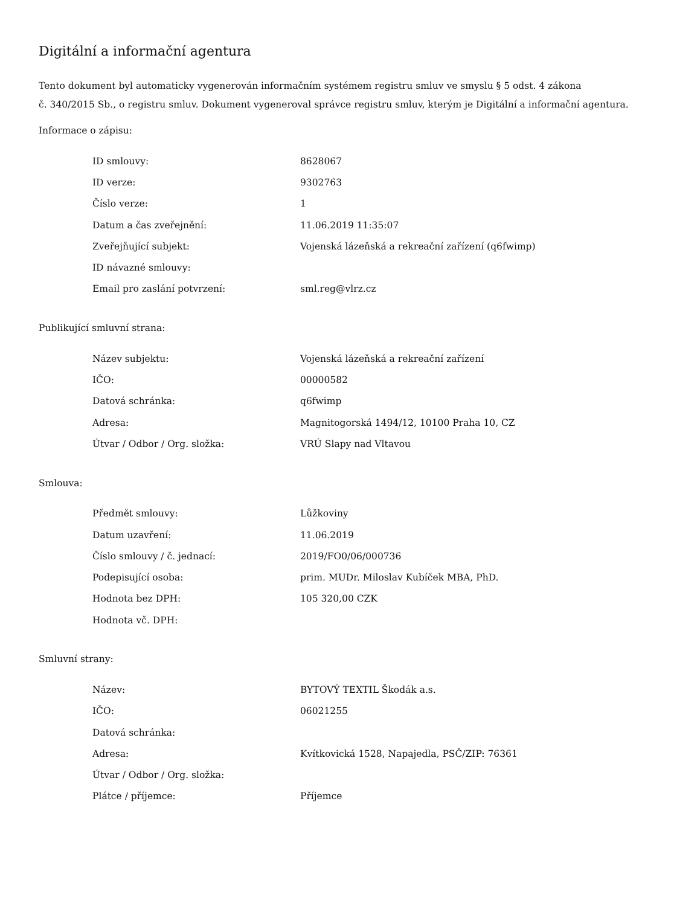Digitální a informační agentura
Tento dokument byl automaticky vygenerován informačním systémem registru smluv ve smyslu § 5 odst. 4 zákona
č. 340/2015 Sb., o registru smluv. Dokument vygeneroval správce registru smluv, kterým je Digitální a informační agentura.
Informace o zápisu:
| ID smlouvy: | 8628067 |
| ID verze: | 9302763 |
| Číslo verze: | 1 |
| Datum a čas zveřejnění: | 11.06.2019 11:35:07 |
| Zveřejňující subjekt: | Vojenská lázeňská a rekreační zařízení (q6fwimp) |
| ID návazné smlouvy: | |
| Email pro zaslání potvrzení: | sml.reg@vlrz.cz |
Publikující smluvní strana:
| Název subjektu: | Vojenská lázeňská a rekreační zařízení |
| IČO: | 00000582 |
| Datová schránka: | q6fwimp |
| Adresa: | Magnitogorská 1494/12, 10100 Praha 10, CZ |
| Útvar / Odbor / Org. složka: | VRÚ Slapy nad Vltavou |
Smlouva:
| Předmět smlouvy: | Lůžkoviny |
| Datum uzavření: | 11.06.2019 |
| Číslo smlouvy / č. jednací: | 2019/FO0/06/000736 |
| Podepisující osoba: | prim. MUDr. Miloslav Kubíček MBA, PhD. |
| Hodnota bez DPH: | 105 320,00 CZK |
| Hodnota vč. DPH: | |
Smluvní strany:
| Název: | BYTOVÝ TEXTIL Škodák a.s. |
| IČO: | 06021255 |
| Datová schránka: | |
| Adresa: | Kvítkovická 1528, Napajedla, PSČ/ZIP: 76361 |
| Útvar / Odbor / Org. složka: | |
| Plátce / příjemce: | Příjemce |